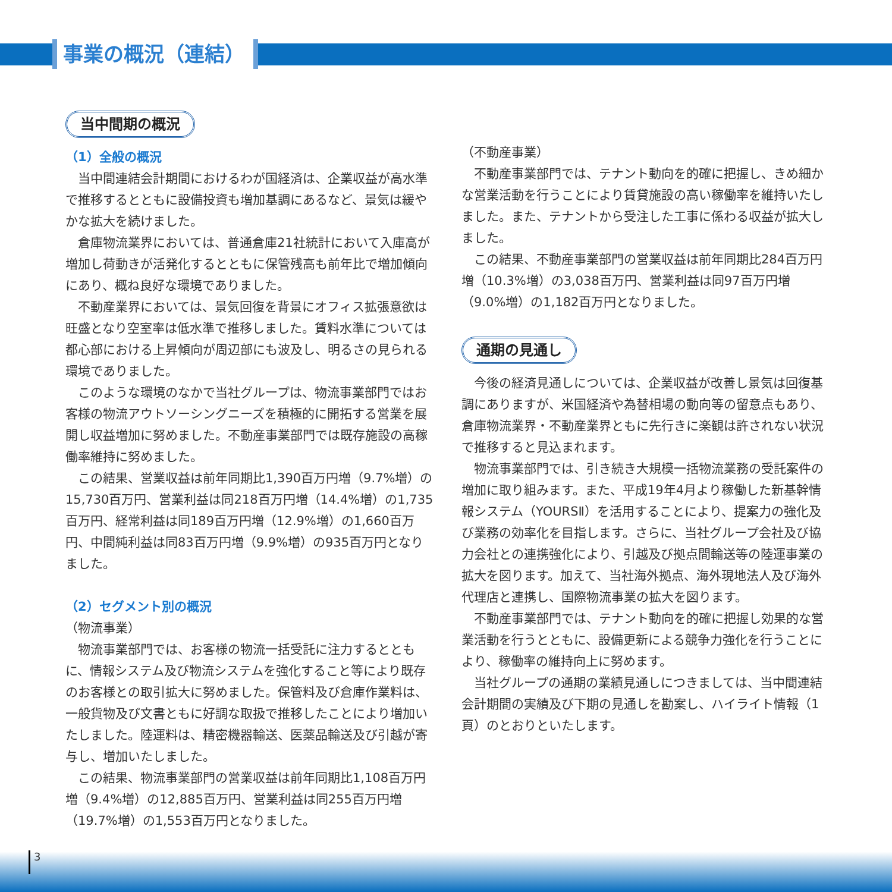事業の概況（連結）
当中間期の概況
（1）全般の概況
当中間連結会計期間におけるわが国経済は、企業収益が高水準で推移するとともに設備投資も増加基調にあるなど、景気は緩やかな拡大を続けました。
倉庫物流業界においては、普通倉庫21社統計において入庫高が増加し荷動きが活発化するとともに保管残高も前年比で増加傾向にあり、概ね良好な環境でありました。
不動産業界においては、景気回復を背景にオフィス拡張意欲は旺盛となり空室率は低水準で推移しました。賃料水準については都心部における上昇傾向が周辺部にも波及し、明るさの見られる環境でありました。
このような環境のなかで当社グループは、物流事業部門ではお客様の物流アウトソーシングニーズを積極的に開拓する営業を展開し収益増加に努めました。不動産事業部門では既存施設の高稼働率維持に努めました。
この結果、営業収益は前年同期比1,390百万円増（9.7%増）の15,730百万円、営業利益は同218百万円増（14.4%増）の1,735百万円、経常利益は同189百万円増（12.9%増）の1,660百万円、中間純利益は同83百万円増（9.9%増）の935百万円となりました。
（2）セグメント別の概況
（物流事業）
物流事業部門では、お客様の物流一括受託に注力するとともに、情報システム及び物流システムを強化すること等により既存のお客様との取引拡大に努めました。保管料及び倉庫作業料は、一般貨物及び文書ともに好調な取扱で推移したことにより増加いたしました。陸運料は、精密機器輸送、医薬品輸送及び引越が寄与し、増加いたしました。
この結果、物流事業部門の営業収益は前年同期比1,108百万円増（9.4%増）の12,885百万円、営業利益は同255百万円増（19.7%増）の1,553百万円となりました。
（不動産事業）
不動産事業部門では、テナント動向を的確に把握し、きめ細かな営業活動を行うことにより賃貸施設の高い稼働率を維持いたしました。また、テナントから受注した工事に係わる収益が拡大しました。
この結果、不動産事業部門の営業収益は前年同期比284百万円増（10.3%増）の3,038百万円、営業利益は同97百万円増（9.0%増）の1,182百万円となりました。
通期の見通し
今後の経済見通しについては、企業収益が改善し景気は回復基調にありますが、米国経済や為替相場の動向等の留意点もあり、倉庫物流業界・不動産業界ともに先行きに楽観は許されない状況で推移すると見込まれます。
物流事業部門では、引き続き大規模一括物流業務の受託案件の増加に取り組みます。また、平成19年4月より稼働した新基幹情報システム（YOURSⅡ）を活用することにより、提案力の強化及び業務の効率化を目指します。さらに、当社グループ会社及び協力会社との連携強化により、引越及び拠点間輸送等の陸運事業の拡大を図ります。加えて、当社海外拠点、海外現地法人及び海外代理店と連携し、国際物流事業の拡大を図ります。
不動産事業部門では、テナント動向を的確に把握し効果的な営業活動を行うとともに、設備更新による競争力強化を行うことにより、稼働率の維持向上に努めます。
当社グループの通期の業績見通しにつきましては、当中間連結会計期間の実績及び下期の見通しを勘案し、ハイライト情報（1頁）のとおりといたします。
3